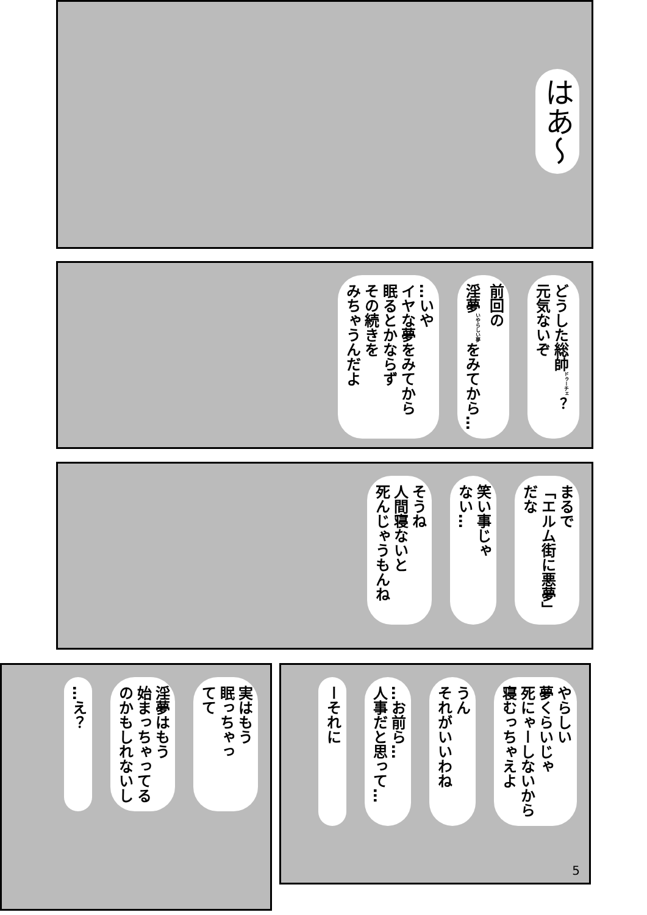はあ～
どうした総帥<sup>ドゥーチェ</sup>？
元気ないぞ 前回の
淫夢<sup>いやらしい夢</sup>をみてから… …いや
イヤな夢をみてから
眠るとかならず
その続きを
みちゃうんだよ
まるで
「エルム街に悪夢」
だな 笑い事じゃ
ない… そうね
人間寝ないと
死んじゃうもんね
やらしい
夢くらいじゃ
死にゃーしないから
寝むっちゃえよ うん
それがいいわね …お前ら…
人事だと思って… ーそれに
実はもう
眠っちゃっ
てて 淫夢はもう
始まっちゃってる
のかもしれないし …え？
5